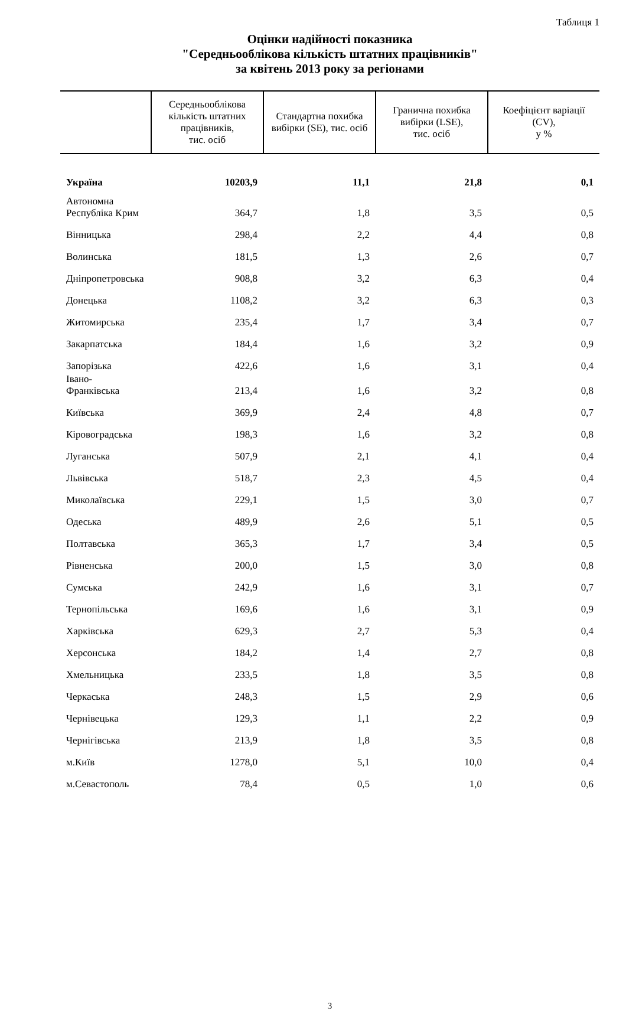Таблиця 1
Оцінки надійності показника
"Середньооблікова кількість штатних працівників"
за квітень 2013 року за регіонами
| | Середньооблікова кількість штатних працівників, тис. осіб | Стандартна похибка вибірки (SE), тис. осіб | Гранична похибка вибірки (LSE), тис. осіб | Коефіцієнт варіації (CV), у % |
| --- | --- | --- | --- | --- |
| Україна | 10203,9 | 11,1 | 21,8 | 0,1 |
| Автономна Республіка Крим | 364,7 | 1,8 | 3,5 | 0,5 |
| Вінницька | 298,4 | 2,2 | 4,4 | 0,8 |
| Волинська | 181,5 | 1,3 | 2,6 | 0,7 |
| Дніпропетровська | 908,8 | 3,2 | 6,3 | 0,4 |
| Донецька | 1108,2 | 3,2 | 6,3 | 0,3 |
| Житомирська | 235,4 | 1,7 | 3,4 | 0,7 |
| Закарпатська | 184,4 | 1,6 | 3,2 | 0,9 |
| Запорізька | 422,6 | 1,6 | 3,1 | 0,4 |
| Івано-Франківська | 213,4 | 1,6 | 3,2 | 0,8 |
| Київська | 369,9 | 2,4 | 4,8 | 0,7 |
| Кіровоградська | 198,3 | 1,6 | 3,2 | 0,8 |
| Луганська | 507,9 | 2,1 | 4,1 | 0,4 |
| Львівська | 518,7 | 2,3 | 4,5 | 0,4 |
| Миколаївська | 229,1 | 1,5 | 3,0 | 0,7 |
| Одеська | 489,9 | 2,6 | 5,1 | 0,5 |
| Полтавська | 365,3 | 1,7 | 3,4 | 0,5 |
| Рівненська | 200,0 | 1,5 | 3,0 | 0,8 |
| Сумська | 242,9 | 1,6 | 3,1 | 0,7 |
| Тернопільська | 169,6 | 1,6 | 3,1 | 0,9 |
| Харківська | 629,3 | 2,7 | 5,3 | 0,4 |
| Херсонська | 184,2 | 1,4 | 2,7 | 0,8 |
| Хмельницька | 233,5 | 1,8 | 3,5 | 0,8 |
| Черкаська | 248,3 | 1,5 | 2,9 | 0,6 |
| Чернівецька | 129,3 | 1,1 | 2,2 | 0,9 |
| Чернігівська | 213,9 | 1,8 | 3,5 | 0,8 |
| м.Київ | 1278,0 | 5,1 | 10,0 | 0,4 |
| м.Севастополь | 78,4 | 0,5 | 1,0 | 0,6 |
3